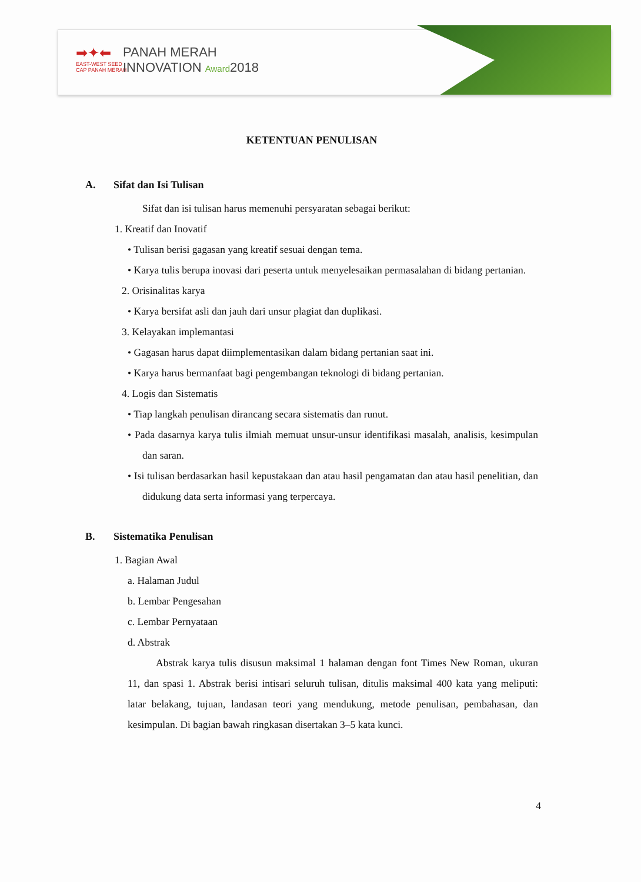➡✦⬅
EAST-WEST SEED
CAP PANAH MERAH
PANAH MERAH
INNOVATION Award2018
KETENTUAN PENULISAN
A. Sifat dan Isi Tulisan
Sifat dan isi tulisan harus memenuhi persyaratan sebagai berikut:
1. Kreatif dan Inovatif
• Tulisan berisi gagasan yang kreatif sesuai dengan tema.
• Karya tulis berupa inovasi dari peserta untuk menyelesaikan permasalahan di bidang pertanian.
2. Orisinalitas karya
• Karya bersifat asli dan jauh dari unsur plagiat dan duplikasi.
3. Kelayakan implemantasi
• Gagasan harus dapat diimplementasikan dalam bidang pertanian saat ini.
• Karya harus bermanfaat bagi pengembangan teknologi di bidang pertanian.
4. Logis dan Sistematis
• Tiap langkah penulisan dirancang secara sistematis dan runut.
• Pada dasarnya karya tulis ilmiah memuat unsur-unsur identifikasi masalah, analisis, kesimpulan dan saran.
• Isi tulisan berdasarkan hasil kepustakaan dan atau hasil pengamatan dan atau hasil penelitian, dan didukung data serta informasi yang terpercaya.
B. Sistematika Penulisan
1. Bagian Awal
a. Halaman Judul
b. Lembar Pengesahan
c. Lembar Pernyataan
d. Abstrak
Abstrak karya tulis disusun maksimal 1 halaman dengan font Times New Roman, ukuran 11, dan spasi 1. Abstrak berisi intisari seluruh tulisan, ditulis maksimal 400 kata yang meliputi: latar belakang, tujuan, landasan teori yang mendukung, metode penulisan, pembahasan, dan kesimpulan. Di bagian bawah ringkasan disertakan 3–5 kata kunci.
4